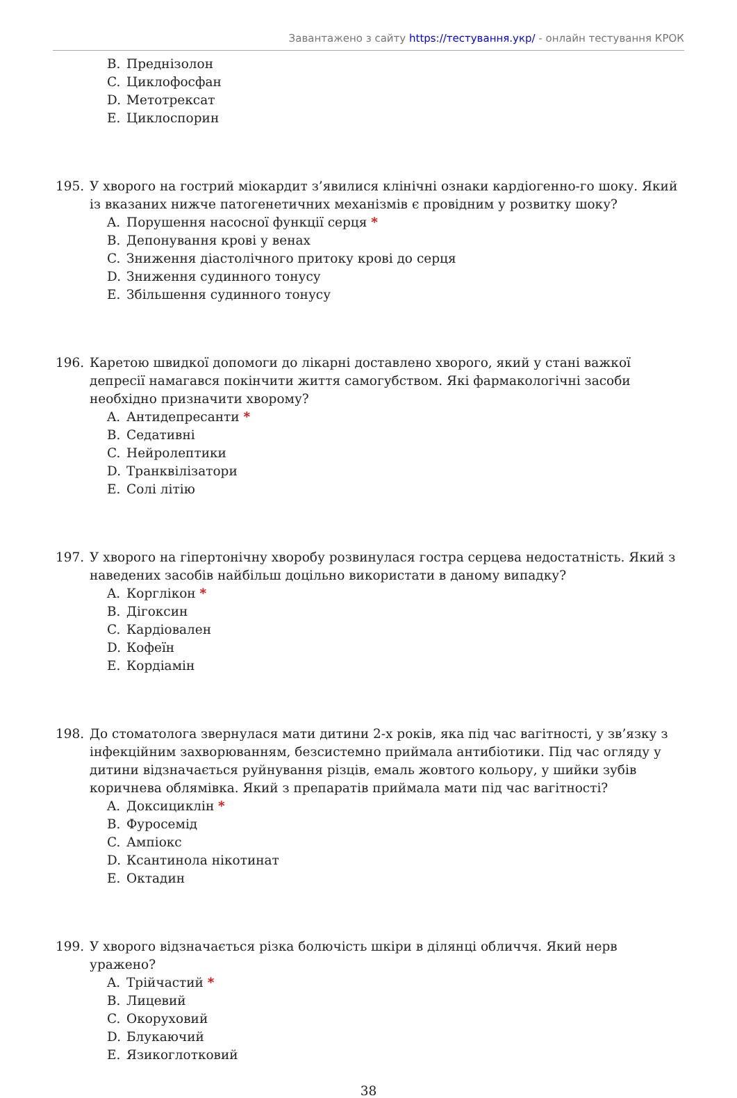Завантажено з сайту https://тестування.укр/ - онлайн тестування КРОК
B. Преднізолон
C. Циклофосфан
D. Метотрексат
E. Циклоспорин
195. У хворого на гострий міокардит з’явилися клінічні ознаки кардіогенно-го шоку. Який із вказаних нижче патогенетичних механізмів є провідним у розвитку шоку?
A. Порушення насосної функції серця *
B. Депонування крові у венах
C. Зниження діастолічного притоку крові до серця
D. Зниження судинного тонусу
E. Збільшення судинного тонусу
196. Каретою швидкої допомоги до лікарні доставлено хворого, який у стані важкої депресії намагався покінчити життя самогубством. Які фармакологічні засоби необхідно призначити хворому?
A. Антидепресанти *
B. Седативні
C. Нейролептики
D. Транквілізатори
E. Солі літію
197. У хворого на гіпертонічну хворобу розвинулася гостра серцева недостатність. Який з наведених засобів найбільш доцільно використати в даному випадку?
A. Корглікон *
B. Дігоксин
C. Кардіовален
D. Кофеїн
E. Кордіамін
198. До стоматолога звернулася мати дитини 2-х років, яка під час вагітності, у зв’язку з інфекційним захворюванням, безсистемно приймала антибіотики. Під час огляду у дитини відзначається руйнування різців, емаль жовтого кольору, у шийки зубів коричнева облямівка. Який з препаратів приймала мати під час вагітності?
A. Доксициклін *
B. Фуросемід
C. Ампіокс
D. Ксантинола нікотинат
E. Октадин
199. У хворого відзначається різка болючість шкіри в ділянці обличчя. Який нерв уражено?
A. Трійчастий *
B. Лицевий
C. Окоруховий
D. Блукаючий
E. Язикоглотковий
38